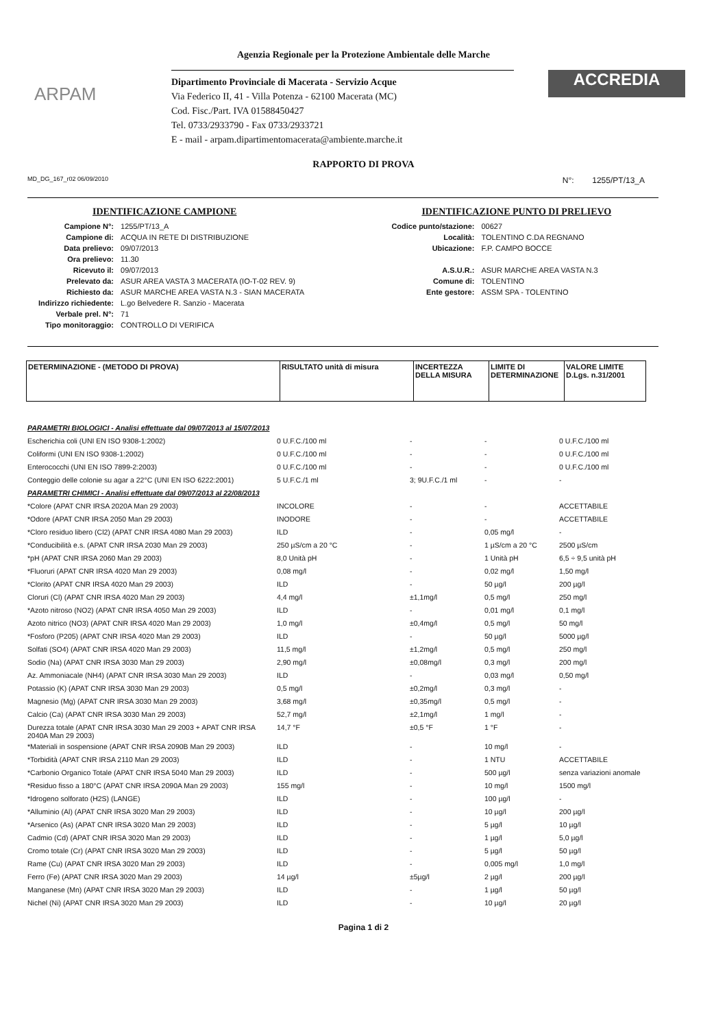Agenzia Regionale per la Protezione Ambientale delle Marche
ARPAM
Dipartimento Provinciale di Macerata - Servizio Acque
Via Federico II, 41 - Villa Potenza - 62100 Macerata (MC)
Cod. Fisc./Part. IVA 01588450427
Tel. 0733/2933790 - Fax 0733/2933721
E - mail - arpam.dipartimentomacerata@ambiente.marche.it
ACCREDIA
RAPPORTO DI PROVA
MD_DG_167_r02 06/09/2010 N°: 1255/PT/13_A
IDENTIFICAZIONE CAMPIONE
| Campione N°: | 1255/PT/13_A |
| Campione di: | ACQUA IN RETE DI DISTRIBUZIONE |
| Data prelievo: | 09/07/2013 |
| Ora prelievo: | 11.30 |
| Ricevuto il: | 09/07/2013 |
| Prelevato da: | ASUR AREA VASTA 3 MACERATA (IO-T-02 REV. 9) |
| Richiesto da: | ASUR MARCHE AREA VASTA N.3 - SIAN MACERATA |
| Indirizzo richiedente: | L.go Belvedere R. Sanzio - Macerata |
| Verbale prel. N°: | 71 |
| Tipo monitoraggio: | CONTROLLO DI VERIFICA |
IDENTIFICAZIONE PUNTO DI PRELIEVO
| Codice punto/stazione: | 00627 |
| Località: | TOLENTINO C.DA REGNANO |
| Ubicazione: | F.P. CAMPO BOCCE |
| A.S.U.R.: | ASUR MARCHE AREA VASTA N.3 |
| Comune di: | TOLENTINO |
| Ente gestore: | ASSM SPA - TOLENTINO |
| DETERMINAZIONE - (METODO DI PROVA) | RISULTATO unità di misura | INCERTEZZA DELLA MISURA | LIMITE DI DETERMINAZIONE | VALORE LIMITE D.Lgs. n.31/2001 |
| --- | --- | --- | --- | --- |
| PARAMETRI BIOLOGICI - Analisi effettuate dal 09/07/2013 al 15/07/2013 | | | | |
| Escherichia coli (UNI EN ISO 9308-1:2002) | 0 U.F.C./100 ml | - | - | 0 U.F.C./100 ml |
| Coliformi (UNI EN ISO 9308-1:2002) | 0 U.F.C./100 ml | - | - | 0 U.F.C./100 ml |
| Enterococchi (UNI EN ISO 7899-2:2003) | 0 U.F.C./100 ml | - | - | 0 U.F.C./100 ml |
| Conteggio delle colonie su agar a 22°C (UNI EN ISO 6222:2001) | 5 U.F.C./1 ml | 3; 9U.F.C./1 ml | - | - |
| PARAMETRI CHIMICI - Analisi effettuate dal 09/07/2013 al 22/08/2013 | | | | |
| *Colore (APAT CNR IRSA 2020A Man 29 2003) | INCOLORE | - | - | ACCETTABILE |
| *Odore (APAT CNR IRSA 2050 Man 29 2003) | INODORE | - | - | ACCETTABILE |
| *Cloro residuo libero (Cl2) (APAT CNR IRSA 4080 Man 29 2003) | ILD | - | 0,05 mg/l | - |
| *Conducibilità e.s. (APAT CNR IRSA 2030 Man 29 2003) | 250 µS/cm a 20 °C | - | 1 µS/cm a 20 °C | 2500 µS/cm |
| *pH (APAT CNR IRSA 2060 Man 29 2003) | 8,0 Unità pH | - | 1 Unità pH | 6,5 ÷ 9,5 unità pH |
| *Fluoruri (APAT CNR IRSA 4020 Man 29 2003) | 0,08 mg/l | - | 0,02 mg/l | 1,50 mg/l |
| *Clorito (APAT CNR IRSA 4020 Man 29 2003) | ILD | - | 50 µg/l | 200 µg/l |
| Cloruri (Cl) (APAT CNR IRSA 4020 Man 29 2003) | 4,4 mg/l | ±1,1mg/l | 0,5 mg/l | 250 mg/l |
| *Azoto nitroso (NO2) (APAT CNR IRSA 4050 Man 29 2003) | ILD | - | 0,01 mg/l | 0,1 mg/l |
| Azoto nitrico (NO3) (APAT CNR IRSA 4020 Man 29 2003) | 1,0 mg/l | ±0,4mg/l | 0,5 mg/l | 50 mg/l |
| *Fosforo (P205) (APAT CNR IRSA 4020 Man 29 2003) | ILD | - | 50 µg/l | 5000 µg/l |
| Solfati (SO4) (APAT CNR IRSA 4020 Man 29 2003) | 11,5 mg/l | ±1,2mg/l | 0,5 mg/l | 250 mg/l |
| Sodio (Na) (APAT CNR IRSA 3030 Man 29 2003) | 2,90 mg/l | ±0,08mg/l | 0,3 mg/l | 200 mg/l |
| Az. Ammoniacale (NH4) (APAT CNR IRSA 3030 Man 29 2003) | ILD | - | 0,03 mg/l | 0,50 mg/l |
| Potassio (K) (APAT CNR IRSA 3030 Man 29 2003) | 0,5 mg/l | ±0,2mg/l | 0,3 mg/l | - |
| Magnesio (Mg) (APAT CNR IRSA 3030 Man 29 2003) | 3,68 mg/l | ±0,35mg/l | 0,5 mg/l | - |
| Calcio (Ca) (APAT CNR IRSA 3030 Man 29 2003) | 52,7 mg/l | ±2,1mg/l | 1 mg/l | - |
| Durezza totale (APAT CNR IRSA 3030 Man 29 2003 + APAT CNR IRSA 2040A Man 29 2003) | 14,7 °F | ±0,5 °F | 1 °F | - |
| *Materiali in sospensione (APAT CNR IRSA 2090B Man 29 2003) | ILD | - | 10 mg/l | - |
| *Torbidità (APAT CNR IRSA 2110 Man 29 2003) | ILD | - | 1 NTU | ACCETTABILE |
| *Carbonio Organico Totale (APAT CNR IRSA 5040 Man 29 2003) | ILD | - | 500 µg/l | senza variazioni anomale |
| *Residuo fisso a 180°C (APAT CNR IRSA 2090A Man 29 2003) | 155 mg/l | - | 10 mg/l | 1500 mg/l |
| *Idrogeno solforato (H2S) (LANGE) | ILD | - | 100 µg/l | - |
| *Alluminio (Al) (APAT CNR IRSA 3020 Man 29 2003) | ILD | - | 10 µg/l | 200 µg/l |
| *Arsenico (As) (APAT CNR IRSA 3020 Man 29 2003) | ILD | - | 5 µg/l | 10 µg/l |
| Cadmio (Cd) (APAT CNR IRSA 3020 Man 29 2003) | ILD | - | 1 µg/l | 5,0 µg/l |
| Cromo totale (Cr) (APAT CNR IRSA 3020 Man 29 2003) | ILD | - | 5 µg/l | 50 µg/l |
| Rame (Cu) (APAT CNR IRSA 3020 Man 29 2003) | ILD | - | 0,005 mg/l | 1,0 mg/l |
| Ferro (Fe) (APAT CNR IRSA 3020 Man 29 2003) | 14 µg/l | ±5µg/l | 2 µg/l | 200 µg/l |
| Manganese (Mn) (APAT CNR IRSA 3020 Man 29 2003) | ILD | - | 1 µg/l | 50 µg/l |
| Nichel (Ni) (APAT CNR IRSA 3020 Man 29 2003) | ILD | - | 10 µg/l | 20 µg/l |
Pagina 1 di 2